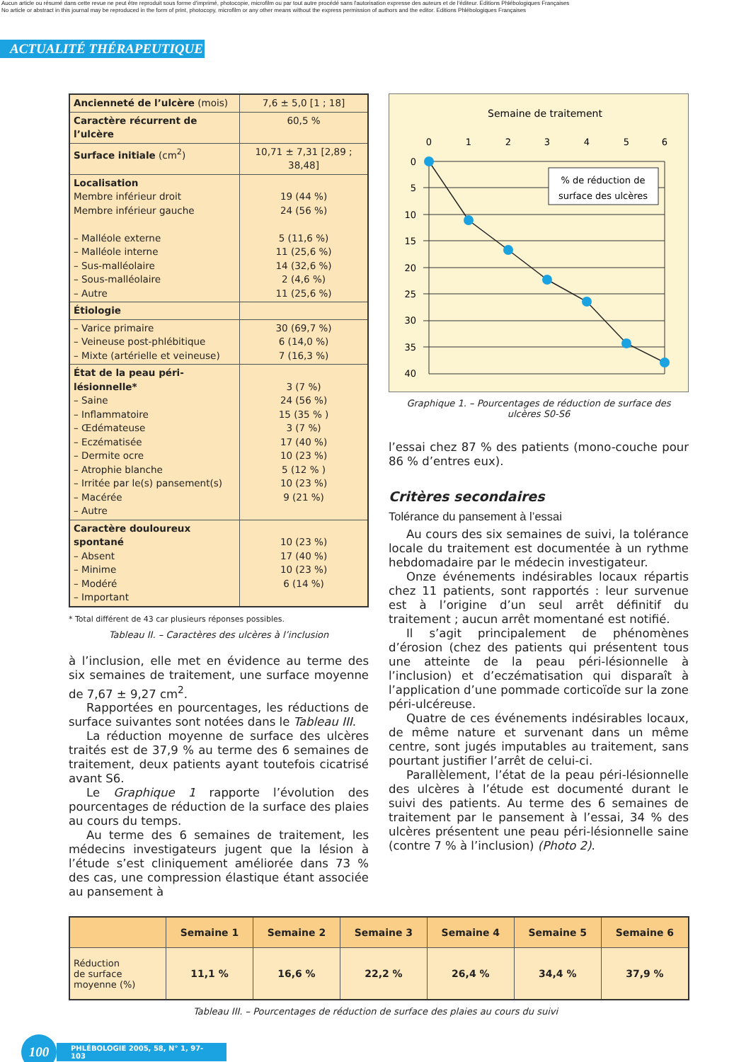Aucun article ou résumé dans cette revue ne peut être reproduit sous forme d'imprimé, photocopie, microfilm ou par tout autre procédé sans l'autorisation expresse des auteurs et de l'éditeur. Editions Phlébologiques Françaises
No article or abstract in this journal may be reproduced in the form of print, photocopy, microfilm or any other means without the express permission of authors and the editor. Editions Phlébologiques Françaises
ACTUALITÉ THÉRAPEUTIQUE
| Ancienneté de l’ulcère (mois) | 7,6 ± 5,0 [1 ; 18] |
| Caractère récurrent de l’ulcère | 60,5 % |
| Surface initiale (cm<sup>2</sup>) | 10,71 ± 7,31 [2,89 ; 38,48] |
| Localisation Membre inférieur droit Membre inférieur gauche – Malléole externe – Malléole interne – Sus-malléolaire – Sous-malléolaire – Autre | 19 (44 %) 24 (56 %) 5 (11,6 %) 11 (25,6 %) 14 (32,6 %) 2 (4,6 %) 11 (25,6 %) |
| Étiologie | |
| – Varice primaire – Veineuse post-phlébitique – Mixte (artérielle et veineuse) | 30 (69,7 %) 6 (14,0 %) 7 (16,3 %) |
| État de la peau péri-lésionnelle* – Saine – Inflammatoire – Œdémateuse – Eczématisée – Dermite ocre – Atrophie blanche – Irritée par le(s) pansement(s) – Macérée – Autre | 3 (7 %) 24 (56 %) 15 (35 % ) 3 (7 %) 17 (40 %) 10 (23 %) 5 (12 % ) 10 (23 %) 9 (21 %) |
| Caractère douloureux spontané – Absent – Minime – Modéré – Important | 10 (23 %) 17 (40 %) 10 (23 %) 6 (14 %) |
* Total différent de 43 car plusieurs réponses possibles.
Tableau II. – Caractères des ulcères à l’inclusion
à l’inclusion, elle met en évidence au terme des six semaines de traitement, une surface moyenne de 7,67 ± 9,27 cm<sup>2</sup>.
Rapportées en pourcentages, les réductions de surface suivantes sont notées dans le Tableau III.
La réduction moyenne de surface des ulcères traités est de 37,9 % au terme des 6 semaines de traitement, deux patients ayant toutefois cicatrisé avant S6.
Le Graphique 1 rapporte l’évolution des pourcentages de réduction de la surface des plaies au cours du temps.
Au terme des 6 semaines de traitement, les médecins investigateurs jugent que la lésion à l’étude s’est cliniquement améliorée dans 73 % des cas, une compression élastique étant associée au pansement à
Semaine de traitement
0
1
2
3
4
5
6
0
5
10
15
20
25
30
35
40
% de réduction de
surface des ulcères
Graphique 1. – Pourcentages de réduction de surface des ulcères S0-S6
l’essai chez 87 % des patients (mono-couche pour 86 % d’entres eux).
Critères secondaires
Tolérance du pansement à l’essai
Au cours des six semaines de suivi, la tolérance locale du traitement est documentée à un rythme hebdomadaire par le médecin investigateur.
Onze événements indésirables locaux répartis chez 11 patients, sont rapportés : leur survenue est à l’origine d’un seul arrêt définitif du traitement ; aucun arrêt momentané est notifié.
Il s’agit principalement de phénomènes d’érosion (chez des patients qui présentent tous une atteinte de la peau péri-lésionnelle à l’inclusion) et d’eczématisation qui disparaît à l’application d’une pommade corticoïde sur la zone péri-ulcéreuse.
Quatre de ces événements indésirables locaux, de même nature et survenant dans un même centre, sont jugés imputables au traitement, sans pourtant justifier l’arrêt de celui-ci.
Parallèlement, l’état de la peau péri-lésionnelle des ulcères à l’étude est documenté durant le suivi des patients. Au terme des 6 semaines de traitement par le pansement à l’essai, 34 % des ulcères présentent une peau péri-lésionnelle saine (contre 7 % à l’inclusion) (Photo 2).
| | Semaine 1 | Semaine 2 | Semaine 3 | Semaine 4 | Semaine 5 | Semaine 6 |
| --- | --- | --- | --- | --- | --- | --- |
| Réduction de surface moyenne (%) | 11,1 % | 16,6 % | 22,2 % | 26,4 % | 34,4 % | 37,9 % |
Tableau III. – Pourcentages de réduction de surface des plaies au cours du suivi
100
PHLÉBOLOGIE 2005, 58, N° 1, 97-103